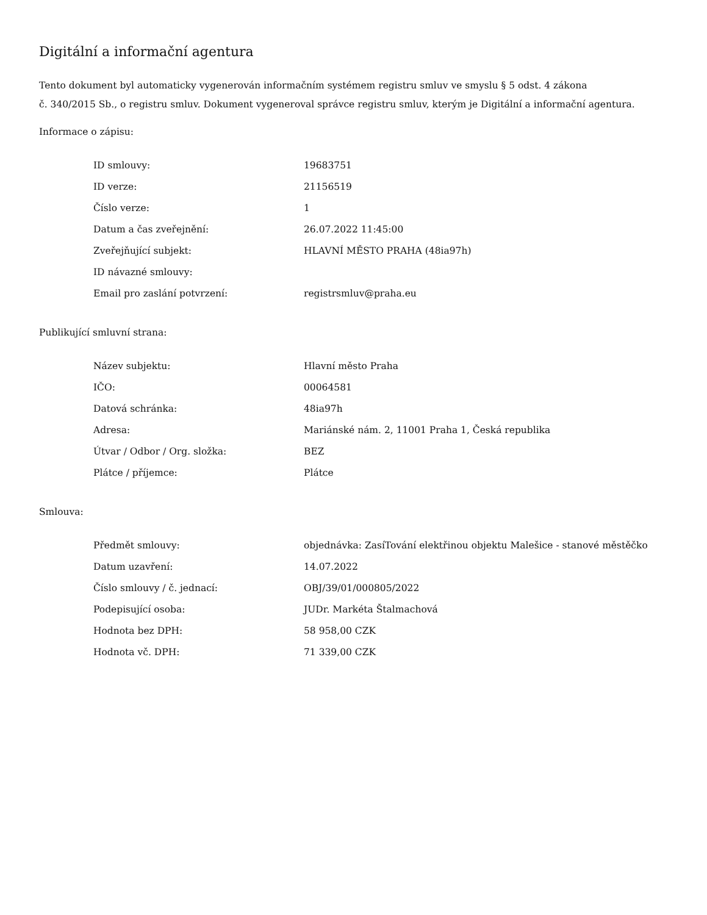Digitální a informační agentura
Tento dokument byl automaticky vygenerován informačním systémem registru smluv ve smyslu § 5 odst. 4 zákona
č. 340/2015 Sb., o registru smluv. Dokument vygeneroval správce registru smluv, kterým je Digitální a informační agentura.
Informace o zápisu:
| ID smlouvy: | 19683751 |
| ID verze: | 21156519 |
| Číslo verze: | 1 |
| Datum a čas zveřejnění: | 26.07.2022 11:45:00 |
| Zveřejňující subjekt: | HLAVNÍ MĚSTO PRAHA (48ia97h) |
| ID návazné smlouvy: | |
| Email pro zaslání potvrzení: | registrsmluv@praha.eu |
Publikující smluvní strana:
| Název subjektu: | Hlavní město Praha |
| IČO: | 00064581 |
| Datová schránka: | 48ia97h |
| Adresa: | Mariánské nám. 2, 11001 Praha 1, Česká republika |
| Útvar / Odbor / Org. složka: | BEZ |
| Plátce / příjemce: | Plátce |
Smlouva:
| Předmět smlouvy: | objednávka: ZasíTování elektřinou objektu Malešice - stanové městěčko |
| Datum uzavření: | 14.07.2022 |
| Číslo smlouvy / č. jednací: | OBJ/39/01/000805/2022 |
| Podepisující osoba: | JUDr. Markéta Štalmachová |
| Hodnota bez DPH: | 58 958,00 CZK |
| Hodnota vč. DPH: | 71 339,00 CZK |